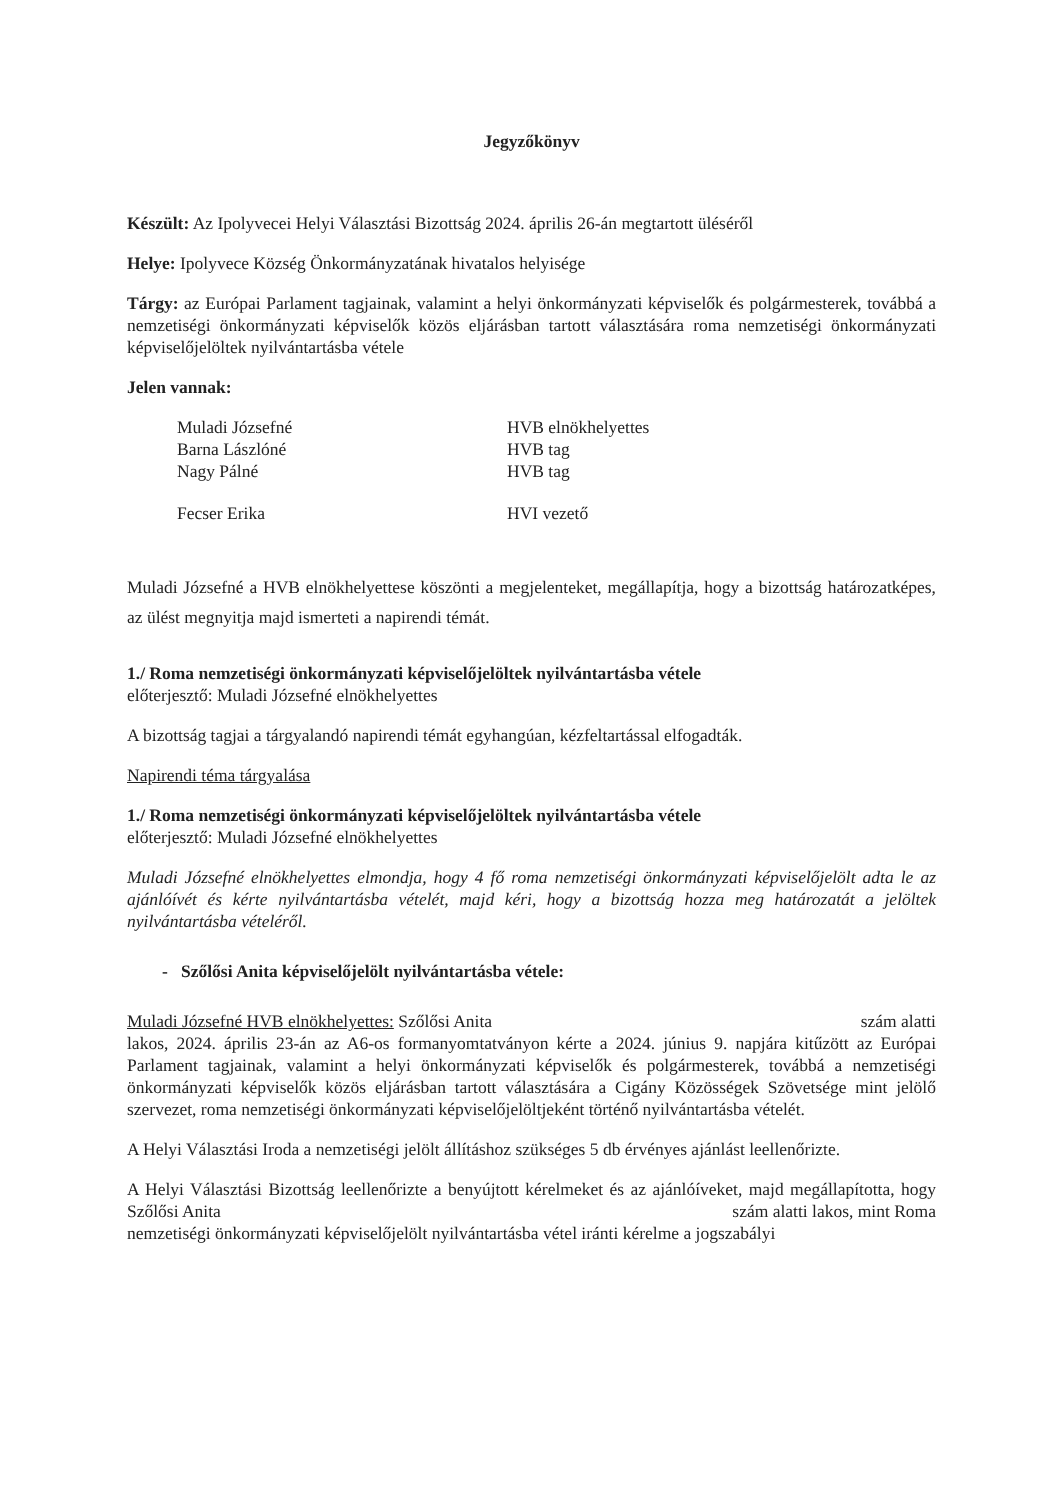Jegyzőkönyv
Készült: Az Ipolyvecei Helyi Választási Bizottság 2024. április 26-án megtartott üléséről
Helye: Ipolyvece Község Önkormányzatának hivatalos helyisége
Tárgy: az Európai Parlament tagjainak, valamint a helyi önkormányzati képviselők és polgármesterek, továbbá a nemzetiségi önkormányzati képviselők közös eljárásban tartott választására roma nemzetiségi önkormányzati képviselőjelöltek nyilvántartásba vétele
Jelen vannak:
Muladi Józsefné
HVB elnökhelyettes
Barna Lászlóné
HVB tag
Nagy Pálné
HVB tag
Fecser Erika
HVI vezető
Muladi Józsefné a HVB elnökhelyettese köszönti a megjelenteket, megállapítja, hogy a bizottság határozatképes, az ülést megnyitja majd ismerteti a napirendi témát.
1./ Roma nemzetiségi önkormányzati képviselőjelöltek nyilvántartásba vétele
előterjesztő: Muladi Józsefné elnökhelyettes
A bizottság tagjai a tárgyalandó napirendi témát egyhangúan, kézfeltartással elfogadták.
Napirendi téma tárgyalása
1./ Roma nemzetiségi önkormányzati képviselőjelöltek nyilvántartásba vétele
előterjesztő: Muladi Józsefné elnökhelyettes
Muladi Józsefné elnökhelyettes elmondja, hogy 4 fő roma nemzetiségi önkormányzati képviselőjelölt adta le az ajánlóívét és kérte nyilvántartásba vételét, majd kéri, hogy a bizottság hozza meg határozatát a jelöltek nyilvántartásba vételéről.
- Szőlősi Anita képviselőjelölt nyilvántartásba vétele:
Muladi Józsefné HVB elnökhelyettes: Szőlősi Anita szám alatti
lakos, 2024. április 23-án az A6-os formanyomtatványon kérte a 2024. június 9. napjára kitűzött az Európai Parlament tagjainak, valamint a helyi önkormányzati képviselők és polgármesterek, továbbá a nemzetiségi önkormányzati képviselők közös eljárásban tartott választására a Cigány Közösségek Szövetsége mint jelölő szervezet, roma nemzetiségi önkormányzati képviselőjelöltjeként történő nyilvántartásba vételét.
A Helyi Választási Iroda a nemzetiségi jelölt állításhoz szükséges 5 db érvényes ajánlást leellenőrizte.
A Helyi Választási Bizottság leellenőrizte a benyújtott kérelmeket és az ajánlóíveket, majd megállapította, hogy Szőlősi Anita szám alatti lakos, mint Roma
nemzetiségi önkormányzati képviselőjelölt nyilvántartásba vétel iránti kérelme a jogszabályi